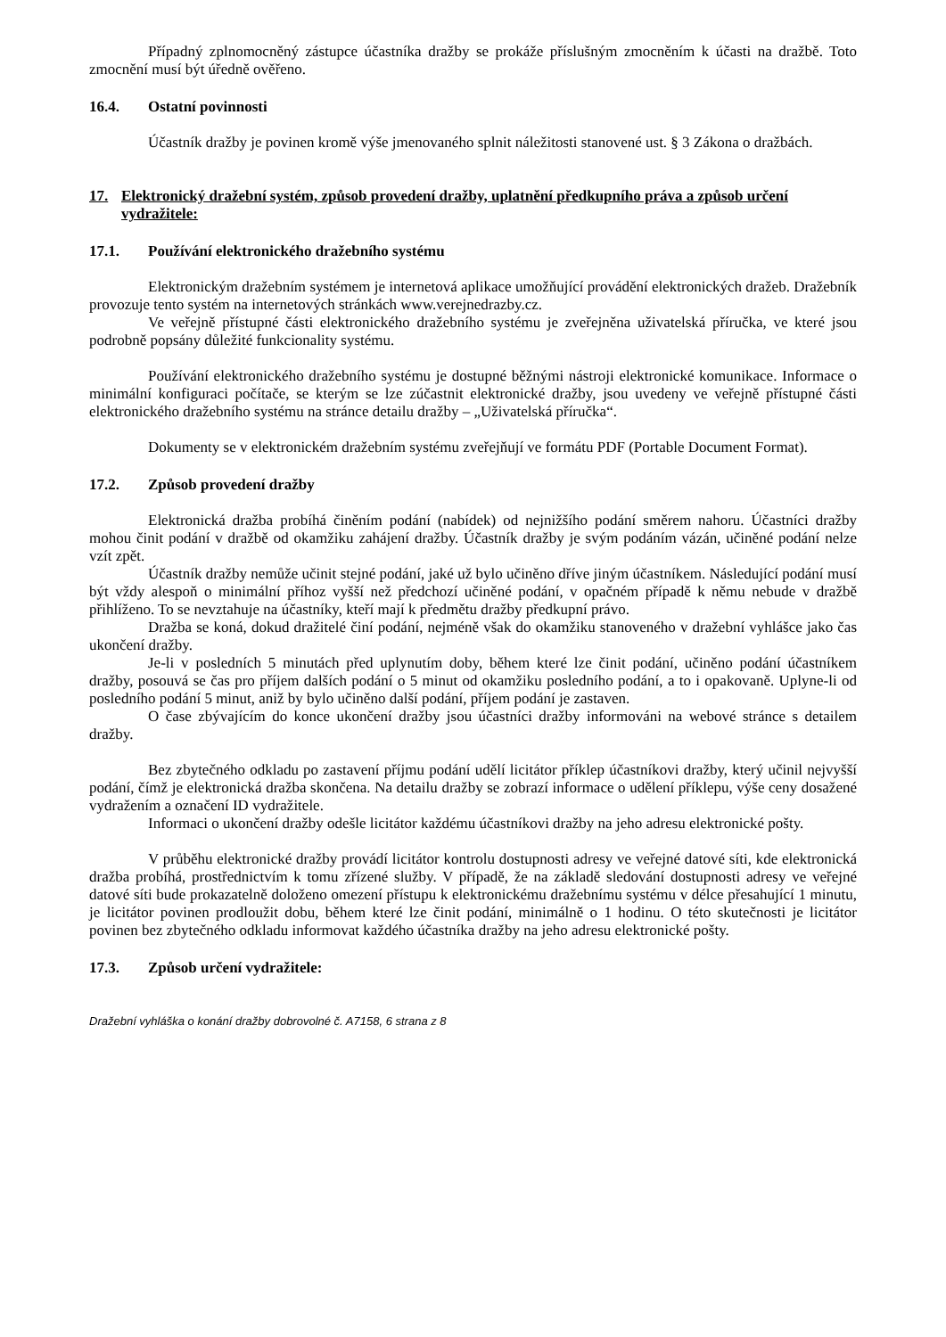Případný zplnomocněný zástupce účastníka dražby se prokáže příslušným zmocněním k účasti na dražbě. Toto zmocnění musí být úředně ověřeno.
16.4. Ostatní povinnosti
Účastník dražby je povinen kromě výše jmenovaného splnit náležitosti stanovené ust. § 3 Zákona o dražbách.
17. Elektronický dražební systém, způsob provedení dražby, uplatnění předkupního práva a způsob určení vydražitele:
17.1. Používání elektronického dražebního systému
Elektronickým dražebním systémem je internetová aplikace umožňující provádění elektronických dražeb. Dražebník provozuje tento systém na internetových stránkách www.verejnedrazby.cz.
Ve veřejně přístupné části elektronického dražebního systému je zveřejněna uživatelská příručka, ve které jsou podrobně popsány důležité funkcionality systému.
Používání elektronického dražebního systému je dostupné běžnými nástroji elektronické komunikace. Informace o minimální konfiguraci počítače, se kterým se lze zúčastnit elektronické dražby, jsou uvedeny ve veřejně přístupné části elektronického dražebního systému na stránce detailu dražby – „Uživatelská příručka“.
Dokumenty se v elektronickém dražebním systému zveřejňují ve formátu PDF (Portable Document Format).
17.2. Způsob provedení dražby
Elektronická dražba probíhá činěním podání (nabídek) od nejnižšího podání směrem nahoru. Účastníci dražby mohou činit podání v dražbě od okamžiku zahájení dražby. Účastník dražby je svým podáním vázán, učiněné podání nelze vzít zpět.
Účastník dražby nemůže učinit stejné podání, jaké už bylo učiněno dříve jiným účastníkem. Následující podání musí být vždy alespoň o minimální příhoz vyšší než předchozí učiněné podání, v opačném případě k němu nebude v dražbě přihlíženo. To se nevztahuje na účastníky, kteří mají k předmětu dražby předkupní právo.
Dražba se koná, dokud dražitelé činí podání, nejméně však do okamžiku stanoveného v dražební vyhlášce jako čas ukončení dražby.
Je-li v posledních 5 minutách před uplynutím doby, během které lze činit podání, učiněno podání účastníkem dražby, posouvá se čas pro příjem dalších podání o 5 minut od okamžiku posledního podání, a to i opakovaně. Uplyne-li od posledního podání 5 minut, aniž by bylo učiněno další podání, příjem podání je zastaven.
O čase zbývajícím do konce ukončení dražby jsou účastníci dražby informováni na webové stránce s detailem dražby.
Bez zbytečného odkladu po zastavení příjmu podání udělí licitátor příklep účastníkovi dražby, který učinil nejvyšší podání, čímž je elektronická dražba skončena. Na detailu dražby se zobrazí informace o udělení příklepu, výše ceny dosažené vydražením a označení ID vydražitele.
Informaci o ukončení dražby odešle licitátor každému účastníkovi dražby na jeho adresu elektronické pošty.
V průběhu elektronické dražby provádí licitátor kontrolu dostupnosti adresy ve veřejné datové síti, kde elektronická dražba probíhá, prostřednictvím k tomu zřízené služby. V případě, že na základě sledování dostupnosti adresy ve veřejné datové síti bude prokazatelně doloženo omezení přístupu k elektronickému dražebnímu systému v délce přesahující 1 minutu, je licitátor povinen prodloužit dobu, během které lze činit podání, minimálně o 1 hodinu. O této skutečnosti je licitátor povinen bez zbytečného odkladu informovat každého účastníka dražby na jeho adresu elektronické pošty.
17.3. Způsob určení vydražitele:
Dražební vyhláška o konání dražby dobrovolné č. A7158, 6 strana z 8